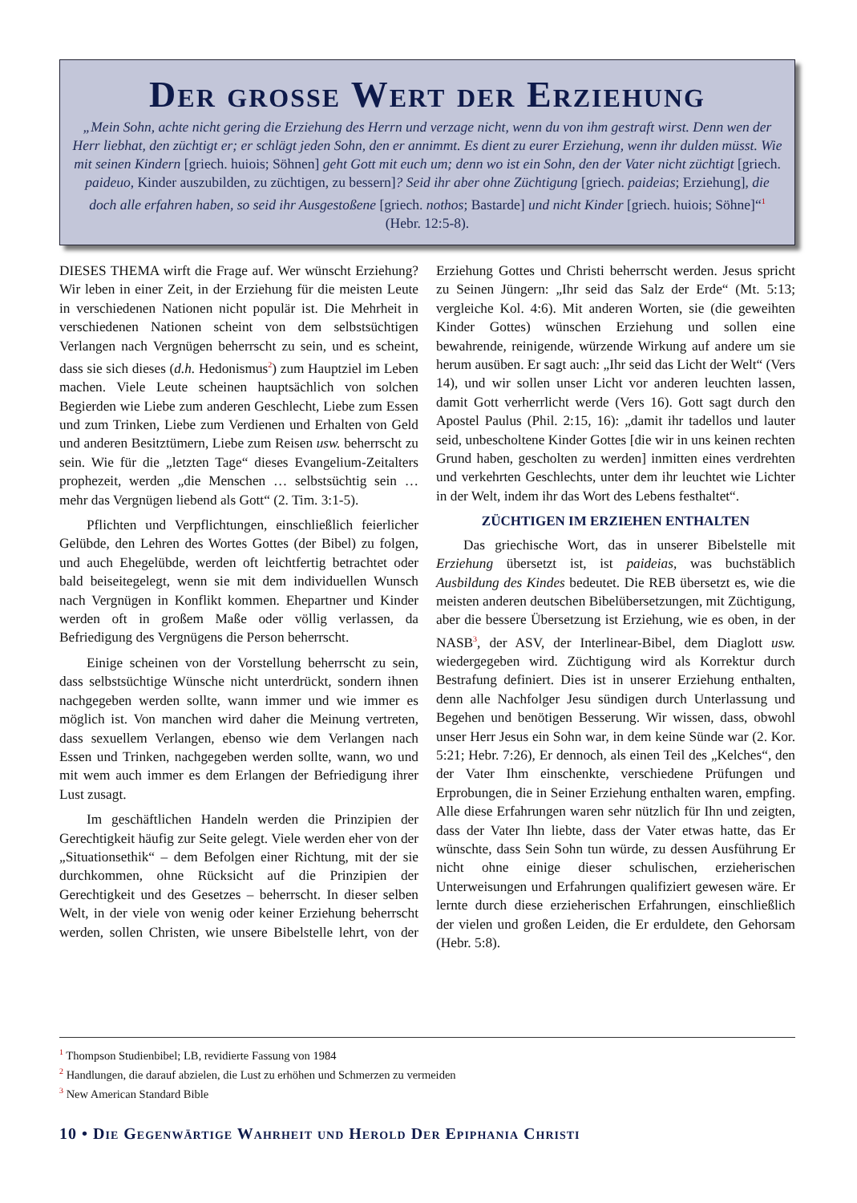Der grosse Wert der Erziehung
„Mein Sohn, achte nicht gering die Erziehung des Herrn und verzage nicht, wenn du von ihm gestraft wirst. Denn wen der Herr liebhat, den züchtigt er; er schlägt jeden Sohn, den er annimmt. Es dient zu eurer Erziehung, wenn ihr dulden müsst. Wie mit seinen Kindern [griech. huiois; Söhnen] geht Gott mit euch um; denn wo ist ein Sohn, den der Vater nicht züchtigt [griech. paideuo, Kinder auszubilden, zu züchtigen, zu bessern]? Seid ihr aber ohne Züchtigung [griech. paideias; Erziehung], die doch alle erfahren haben, so seid ihr Ausgestoßene [griech. nothos; Bastarde] und nicht Kinder [griech. huiois; Söhne]“<sup>1</sup> (Hebr. 12:5-8).
DIESES THEMA wirft die Frage auf. Wer wünscht Erziehung? Wir leben in einer Zeit, in der Erziehung für die meisten Leute in verschiedenen Nationen nicht populär ist. Die Mehrheit in verschiedenen Nationen scheint von dem selbstsüchtigen Verlangen nach Vergnügen beherrscht zu sein, und es scheint, dass sie sich dieses (d.h. Hedonismus<sup>2</sup>) zum Hauptziel im Leben machen. Viele Leute scheinen hauptsächlich von solchen Begierden wie Liebe zum anderen Geschlecht, Liebe zum Essen und zum Trinken, Liebe zum Verdienen und Erhalten von Geld und anderen Besitztümern, Liebe zum Reisen usw. beherrscht zu sein. Wie für die „letzten Tage“ dieses Evangelium-Zeitalters prophezeit, werden „die Menschen … selbstsüchtig sein … mehr das Vergnügen liebend als Gott“ (2. Tim. 3:1-5).
Pflichten und Verpflichtungen, einschließlich feierlicher Gelübde, den Lehren des Wortes Gottes (der Bibel) zu folgen, und auch Ehegelübde, werden oft leichtfertig betrachtet oder bald beiseitegelegt, wenn sie mit dem individuellen Wunsch nach Vergnügen in Konflikt kommen. Ehepartner und Kinder werden oft in großem Maße oder völlig verlassen, da Befriedigung des Vergnügens die Person beherrscht.
Einige scheinen von der Vorstellung beherrscht zu sein, dass selbstsüchtige Wünsche nicht unterdrückt, sondern ihnen nachgegeben werden sollte, wann immer und wie immer es möglich ist. Von manchen wird daher die Meinung vertreten, dass sexuellem Verlangen, ebenso wie dem Verlangen nach Essen und Trinken, nachgegeben werden sollte, wann, wo und mit wem auch immer es dem Erlangen der Befriedigung ihrer Lust zusagt.
Im geschäftlichen Handeln werden die Prinzipien der Gerechtigkeit häufig zur Seite gelegt. Viele werden eher von der „Situationsethik“ – dem Befolgen einer Richtung, mit der sie durchkommen, ohne Rücksicht auf die Prinzipien der Gerechtigkeit und des Gesetzes – beherrscht. In dieser selben Welt, in der viele von wenig oder keiner Erziehung beherrscht werden, sollen Christen, wie unsere Bibelstelle lehrt, von der Erziehung Gottes und Christi beherrscht werden. Jesus spricht zu Seinen Jüngern: „Ihr seid das Salz der Erde“ (Mt. 5:13; vergleiche Kol. 4:6). Mit anderen Worten, sie (die geweihten Kinder Gottes) wünschen Erziehung und sollen eine bewahrende, reinigende, würzende Wirkung auf andere um sie herum ausüben. Er sagt auch: „Ihr seid das Licht der Welt“ (Vers 14), und wir sollen unser Licht vor anderen leuchten lassen, damit Gott verherrlicht werde (Vers 16). Gott sagt durch den Apostel Paulus (Phil. 2:15, 16): „damit ihr tadellos und lauter seid, unbescholtene Kinder Gottes [die wir in uns keinen rechten Grund haben, gescholten zu werden] inmitten eines verdrehten und verkehrten Geschlechts, unter dem ihr leuchtet wie Lichter in der Welt, indem ihr das Wort des Lebens festhaltet“.
ZÜCHTIGEN IM ERZIEHEN ENTHALTEN
Das griechische Wort, das in unserer Bibelstelle mit Erziehung übersetzt ist, ist paideias, was buchstäblich Ausbildung des Kindes bedeutet. Die REB übersetzt es, wie die meisten anderen deutschen Bibelübersetzungen, mit Züchtigung, aber die bessere Übersetzung ist Erziehung, wie es oben, in der NASB<sup>3</sup>, der ASV, der Interlinear-Bibel, dem Diaglott usw. wiedergegeben wird. Züchtigung wird als Korrektur durch Bestrafung definiert. Dies ist in unserer Erziehung enthalten, denn alle Nachfolger Jesu sündigen durch Unterlassung und Begehen und benötigen Besserung. Wir wissen, dass, obwohl unser Herr Jesus ein Sohn war, in dem keine Sünde war (2. Kor. 5:21; Hebr. 7:26), Er dennoch, als einen Teil des „Kelches“, den der Vater Ihm einschenkte, verschiedene Prüfungen und Erprobungen, die in Seiner Erziehung enthalten waren, empfing. Alle diese Erfahrungen waren sehr nützlich für Ihn und zeigten, dass der Vater Ihn liebte, dass der Vater etwas hatte, das Er wünschte, dass Sein Sohn tun würde, zu dessen Ausführung Er nicht ohne einige dieser schulischen, erzieherischen Unterweisungen und Erfahrungen qualifiziert gewesen wäre. Er lernte durch diese erzieherischen Erfahrungen, einschließlich der vielen und großen Leiden, die Er erduldete, den Gehorsam (Hebr. 5:8).
<sup>1</sup> Thompson Studienbibel; LB, revidierte Fassung von 1984
<sup>2</sup> Handlungen, die darauf abzielen, die Lust zu erhöhen und Schmerzen zu vermeiden
<sup>3</sup> New American Standard Bible
10 • Die Gegenwärtige Wahrheit und Herold Der Epiphania Christi